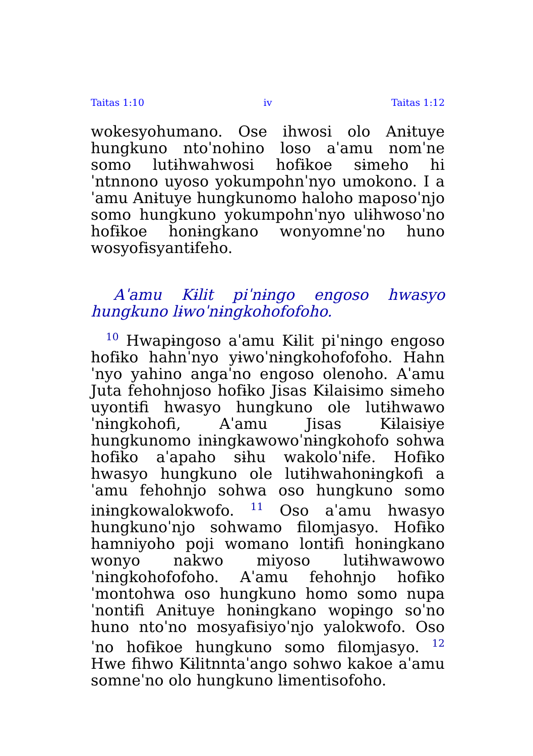Taitas 1:10 iv Taitas 1:12
wokesyohumano. Ose ihwosi olo Anɨtuye hungkuno ntoˈnohino loso aˈamu nomˈne somo lutɨhwahwosi hofɨkoe sɨmeho hiˈntnnono uyoso yokumpohnˈnyo umokono. I aˈamu Anɨtuye hungkunomo haloho maposoˈnjo somo hungkuno yokumpohnˈnyo ulɨhwosoˈno hofɨkoe honɨngkano wonyomneˈno huno wosyofɨsyantɨfeho.
Aˈamu Kɨlit piˈnɨngo engoso hwasyo hungkuno lɨwoˈnɨngkohofofoho.
<sup>10</sup> Hwapɨngoso aˈamu Kɨlit piˈnɨngo engoso hofɨko hahnˈnyo yɨwoˈnɨngkohofofoho. Hahnˈnyo yahino angaˈno engoso olenoho. Aˈamu Juta fehohnjoso hofɨko Jisas Kɨlaisɨmo sɨmeho uyontɨfi hwasyo hungkuno ole lutɨhwawoˈnɨngkohofi, Aˈamu Jisas Kɨlaisɨye hungkunomo inɨngkawowoˈnɨngkohofo sohwa hofɨko aˈapaho sɨhu wakoloˈnɨfe. Hofɨko hwasyo hungkuno ole lutɨhwahonɨngkofi aˈamu fehohnjo sohwa oso hungkuno somo inɨngkowalokwofo. <sup>11</sup> Oso aˈamu hwasyo hungkunoˈnjo sohwamo filomjasyo. Hofɨko hamniyoho poji womano lontɨfi honɨngkano wonyo nakwo miyoso lutɨhwawowoˈnɨngkohofofoho. Aˈamu fehohnjo hofɨkoˈmontohwa oso hungkuno homo somo nupaˈnontɨfi Anɨtuye honɨngkano wopɨngo soˈno huno ntoˈno mosyafɨsiyoˈnjo yalokwofo. Osoˈno hofɨkoe hungkuno somo filomjasyo. <sup>12</sup> Hwe fihwo Kɨlitnntaˈango sohwo kakoe aˈamu somneˈno olo hungkuno lɨmentisofoho.